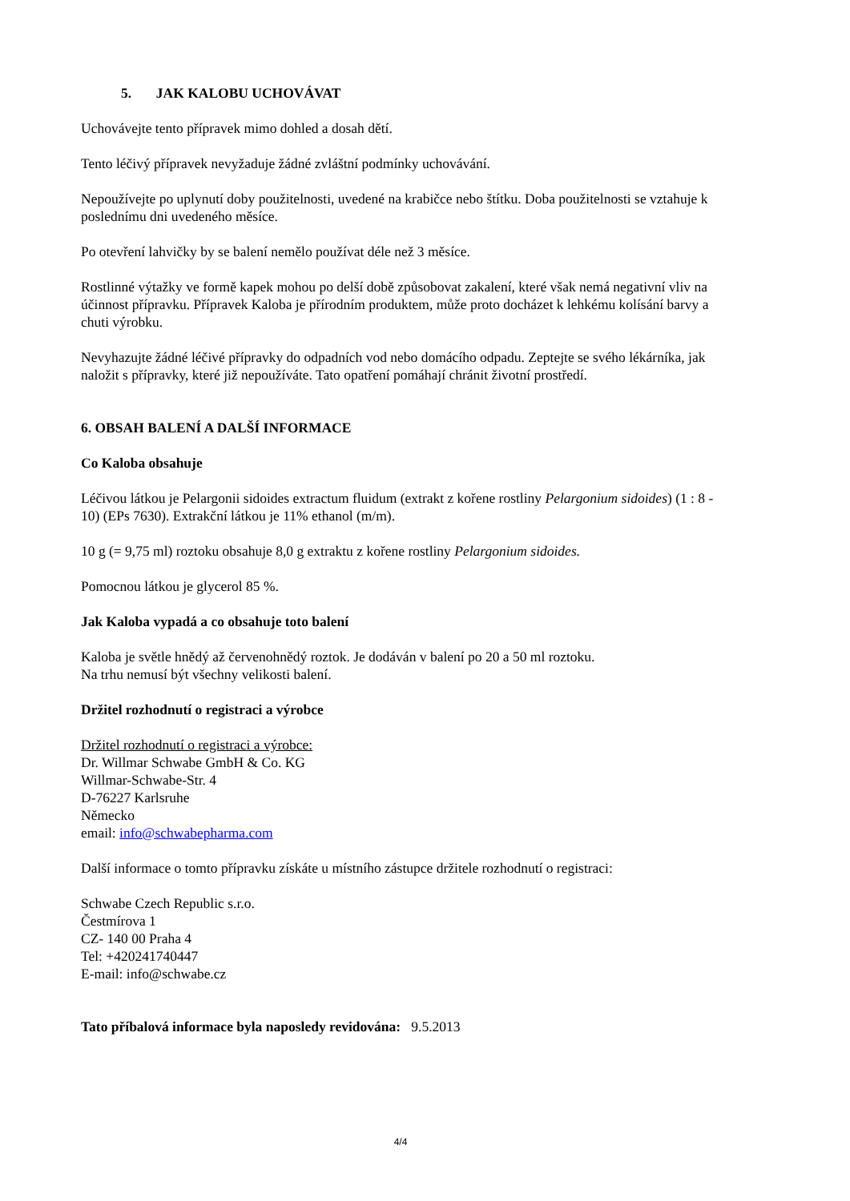5. JAK KALOBU UCHOVÁVAT
Uchovávejte tento přípravek mimo dohled a dosah dětí.
Tento léčivý přípravek nevyžaduje žádné zvláštní podmínky uchovávání.
Nepoužívejte po uplynutí doby použitelnosti, uvedené na krabičce nebo štítku. Doba použitelnosti se vztahuje k poslednímu dni uvedeného měsíce.
Po otevření lahvičky by se balení nemělo používat déle než 3 měsíce.
Rostlinné výtažky ve formě kapek mohou po delší době způsobovat zakalení, které však nemá negativní vliv na účinnost přípravku. Přípravek Kaloba je přírodním produktem, může proto docházet k lehkému kolísání barvy a chuti výrobku.
Nevyhazujte žádné léčivé přípravky do odpadních vod nebo domácího odpadu. Zeptejte se svého lékárníka, jak naložit s přípravky, které již nepoužíváte. Tato opatření pomáhají chránit životní prostředí.
6. OBSAH BALENÍ A DALŠÍ INFORMACE
Co Kaloba obsahuje
Léčivou látkou je Pelargonii sidoides extractum fluidum (extrakt z kořene rostliny Pelargonium sidoides) (1 : 8 - 10) (EPs 7630). Extrakční látkou je 11% ethanol (m/m).
10 g (= 9,75 ml) roztoku obsahuje 8,0 g extraktu z kořene rostliny Pelargonium sidoides.
Pomocnou látkou je glycerol 85 %.
Jak Kaloba vypadá a co obsahuje toto balení
Kaloba je světle hnědý až červenohnědý roztok. Je dodáván v balení po 20 a 50 ml roztoku.
Na trhu nemusí být všechny velikosti balení.
Držitel rozhodnutí o registraci a výrobce
Držitel rozhodnutí o registraci a výrobce:
Dr. Willmar Schwabe GmbH & Co. KG
Willmar-Schwabe-Str. 4
D-76227 Karlsruhe
Německo
email: info@schwabepharma.com
Další informace o tomto přípravku získáte u místního zástupce držitele rozhodnutí o registraci:
Schwabe Czech Republic s.r.o.
Čestmírova 1
CZ- 140 00 Praha 4
Tel: +420241740447
E-mail: info@schwabe.cz
Tato příbalová informace byla naposledy revidována: 9.5.2013
4/4